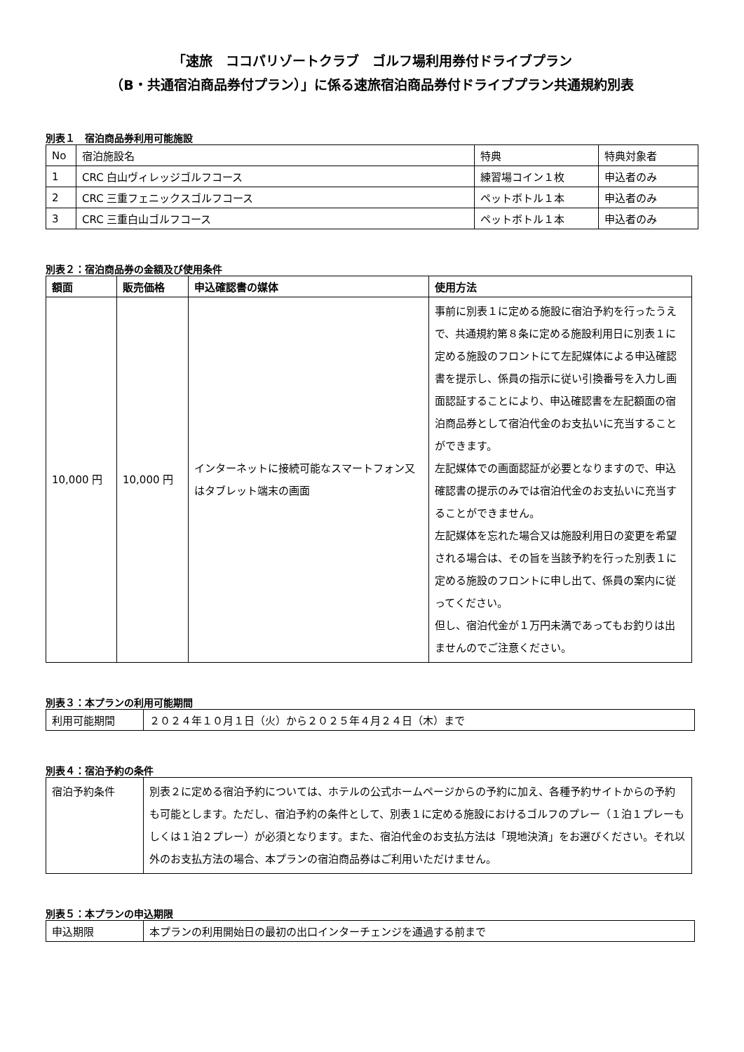「速旅　ココパリゾートクラブ　ゴルフ場利用券付ドライブプラン
（B・共通宿泊商品券付プラン）」に係る速旅宿泊商品券付ドライブプラン共通規約別表
別表１　宿泊商品券利用可能施設
| No | 宿泊施設名 | 特典 | 特典対象者 |
| --- | --- | --- | --- |
| 1 | CRC 白山ヴィレッジゴルフコース | 練習場コイン１枚 | 申込者のみ |
| 2 | CRC 三重フェニックスゴルフコース | ペットボトル１本 | 申込者のみ |
| 3 | CRC 三重白山ゴルフコース | ペットボトル１本 | 申込者のみ |
別表２：宿泊商品券の金額及び使用条件
| 額面 | 販売価格 | 申込確認書の媒体 | 使用方法 |
| --- | --- | --- | --- |
| 10,000 円 | 10,000 円 | インターネットに接続可能なスマートフォン又はタブレット端末の画面 | 事前に別表１に定める施設に宿泊予約を行ったうえで、共通規約第８条に定める施設利用日に別表１に定める施設のフロントにて左記媒体による申込確認書を提示し、係員の指示に従い引換番号を入力し画面認証することにより、申込確認書を左記額面の宿泊商品券として宿泊代金のお支払いに充当することができます。 左記媒体での画面認証が必要となりますので、申込確認書の提示のみでは宿泊代金のお支払いに充当することができません。 左記媒体を忘れた場合又は施設利用日の変更を希望される場合は、その旨を当該予約を行った別表１に定める施設のフロントに申し出て、係員の案内に従ってください。 但し、宿泊代金が１万円未満であってもお釣りは出ませんのでご注意ください。 |
別表３：本プランの利用可能期間
| 利用可能期間 | ２０２４年１０月１日（火）から２０２５年４月２４日（木）まで |
別表４：宿泊予約の条件
| 宿泊予約条件 | 別表２に定める宿泊予約については、ホテルの公式ホームページからの予約に加え、各種予約サイトからの予約も可能とします。ただし、宿泊予約の条件として、別表１に定める施設におけるゴルフのプレー（１泊１プレーもしくは１泊２プレー）が必須となります。また、宿泊代金のお支払方法は「現地決済」をお選びください。それ以外のお支払方法の場合、本プランの宿泊商品券はご利用いただけません。 |
別表５：本プランの申込期限
| 申込期限 | 本プランの利用開始日の最初の出口インターチェンジを通過する前まで |